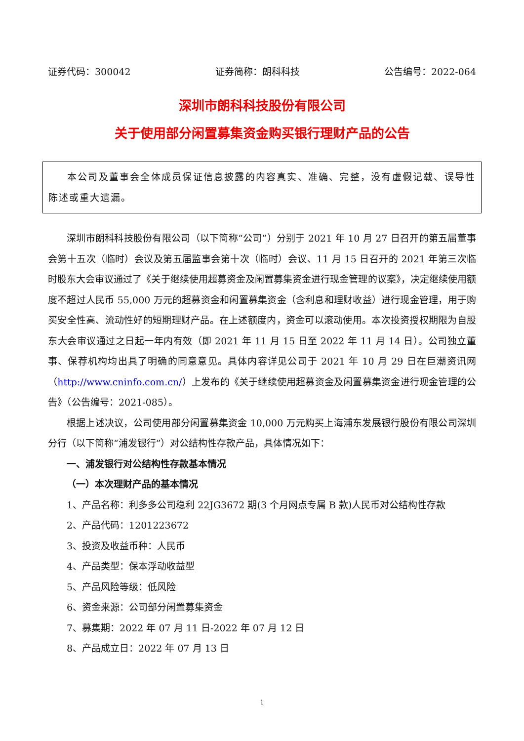证券代码：300042 证券简称：朗科科技 公告编号：2022-064
深圳市朗科科技股份有限公司
关于使用部分闲置募集资金购买银行理财产品的公告
本公司及董事会全体成员保证信息披露的内容真实、准确、完整，没有虚假记载、误导性陈述或重大遗漏。
深圳市朗科科技股份有限公司（以下简称“公司”）分别于 2021 年 10 月 27 日召开的第五届董事会第十五次（临时）会议及第五届监事会第十次（临时）会议、11 月 15 日召开的 2021 年第三次临时股东大会审议通过了《关于继续使用超募资金及闲置募集资金进行现金管理的议案》，决定继续使用额度不超过人民币 55,000 万元的超募资金和闲置募集资金（含利息和理财收益）进行现金管理，用于购买安全性高、流动性好的短期理财产品。在上述额度内，资金可以滚动使用。本次投资授权期限为自股东大会审议通过之日起一年内有效（即 2021 年 11 月 15 日至 2022 年 11 月 14 日）。公司独立董事、保荐机构均出具了明确的同意意见。具体内容详见公司于 2021 年 10 月 29 日在巨潮资讯网（http://www.cninfo.com.cn/）上发布的《关于继续使用超募资金及闲置募集资金进行现金管理的公告》（公告编号：2021-085）。
根据上述决议，公司使用部分闲置募集资金 10,000 万元购买上海浦东发展银行股份有限公司深圳分行（以下简称“浦发银行”）对公结构性存款产品，具体情况如下：
一、浦发银行对公结构性存款基本情况
（一）本次理财产品的基本情况
1、产品名称：利多多公司稳利 22JG3672 期(3 个月网点专属 B 款)人民币对公结构性存款
2、产品代码：1201223672
3、投资及收益币种：人民币
4、产品类型：保本浮动收益型
5、产品风险等级：低风险
6、资金来源：公司部分闲置募集资金
7、募集期：2022 年 07 月 11 日-2022 年 07 月 12 日
8、产品成立日：2022 年 07 月 13 日
1